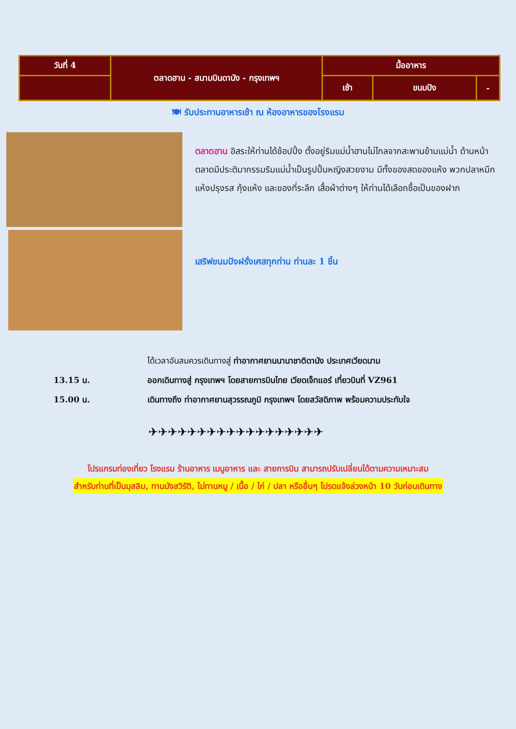| วันที่ 4 | ตลาดฮาน - สนามบินดานัง - กรุงเทพฯ | มื้ออาหาร | | |
| | | เช้า | ขนมปัง | - |
🍽 รับประทานอาหารเช้า ณ ห้องอาหารของโรงแรม
ตลาดฮาน อิสระให้ท่านได้ช้อปปิ้ง ตั้งอยู่ริมแม่น้ำฮานไม่ไกลจากสะพานข้ามแม่น้ำ ด้านหน้าตลาดมีประติมากรรมริมแม่น้ำเป็นรูปปั้นหญิงสวยงาม มีทั้งของสดของแห้ง พวกปลาหมึกแห้งปรุงรส กุ้งแห้ง และของที่ระลึก เสื้อผ้าต่างๆ ให้ท่านได้เลือกซื้อเป็นของฝาก
เสริฟขนมปังฝรั่งเศสทุกท่าน ท่านละ 1 ชิ้น
ได้เวลาอันสมควรเดินทางสู่ ท่าอากาศยานนานาชาติดานัง ประเทศเวียดนาม
13.15 น. ออกเดินทางสู่ กรุงเทพฯ โดยสายการบินไทย เวียดเจ็ทแอร์ เที่ยวบินที่ VZ961
15.00 น. เดินทางถึง ท่าอากาศยานสุวรรณภูมิ กรุงเทพฯ โดยสวัสดิภาพ พร้อมความประทับใจ
✈✈✈✈✈✈✈✈✈✈✈✈✈✈✈✈✈✈
โปรแกรมท่องเที่ยว โรงแรม ร้านอาหาร เมนูอาหาร และ สายการบิน สามารถปรับเปลี่ยนได้ตามความเหมาะสม
สำหรับท่านที่เป็นมุสลิม, ทานมังสวิรัติ, ไม่ทานหมู / เนื้อ / ไก่ / ปลา หรืออื่นๆ โปรดแจ้งล่วงหน้า 10 วันก่อนเดินทาง